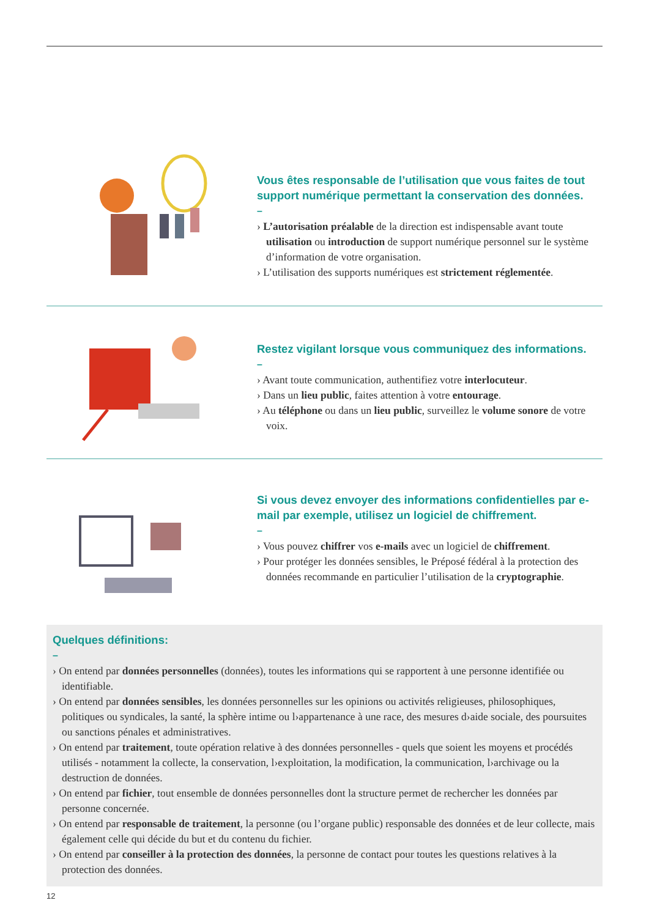Vous êtes responsable de l’utilisation que vous faites de tout support numérique permettant la conservation des données.
–
› L’autorisation préalable de la direction est indispensable avant toute utilisation ou introduction de support numérique personnel sur le système d’information de votre organisation.
› L’utilisation des supports numériques est strictement réglementée.
Restez vigilant lorsque vous communiquez des informations.
–
› Avant toute communication, authentifiez votre interlocuteur.
› Dans un lieu public, faites attention à votre entourage.
› Au téléphone ou dans un lieu public, surveillez le volume sonore de votre voix.
Si vous devez envoyer des informations confidentielles par e-mail par exemple, utilisez un logiciel de chiffrement.
–
› Vous pouvez chiffrer vos e-mails avec un logiciel de chiffrement.
› Pour protéger les données sensibles, le Préposé fédéral à la protection des données recommande en particulier l’utilisation de la cryptographie.
Quelques définitions:
–
› On entend par données personnelles (données), toutes les informations qui se rapportent à une personne identifiée ou identifiable.
› On entend par données sensibles, les données personnelles sur les opinions ou activités religieuses, philosophiques, politiques ou syndicales, la santé, la sphère intime ou l›appartenance à une race, des mesures d›aide sociale, des poursuites ou sanctions pénales et administratives.
› On entend par traitement, toute opération relative à des données personnelles - quels que soient les moyens et procédés utilisés - notamment la collecte, la conservation, l›exploitation, la modification, la communication, l›archivage ou la destruction de données.
› On entend par fichier, tout ensemble de données personnelles dont la structure permet de rechercher les données par personne concernée.
› On entend par responsable de traitement, la personne (ou l’organe public) responsable des données et de leur collecte, mais également celle qui décide du but et du contenu du fichier.
› On entend par conseiller à la protection des données, la personne de contact pour toutes les questions relatives à la protection des données.
12